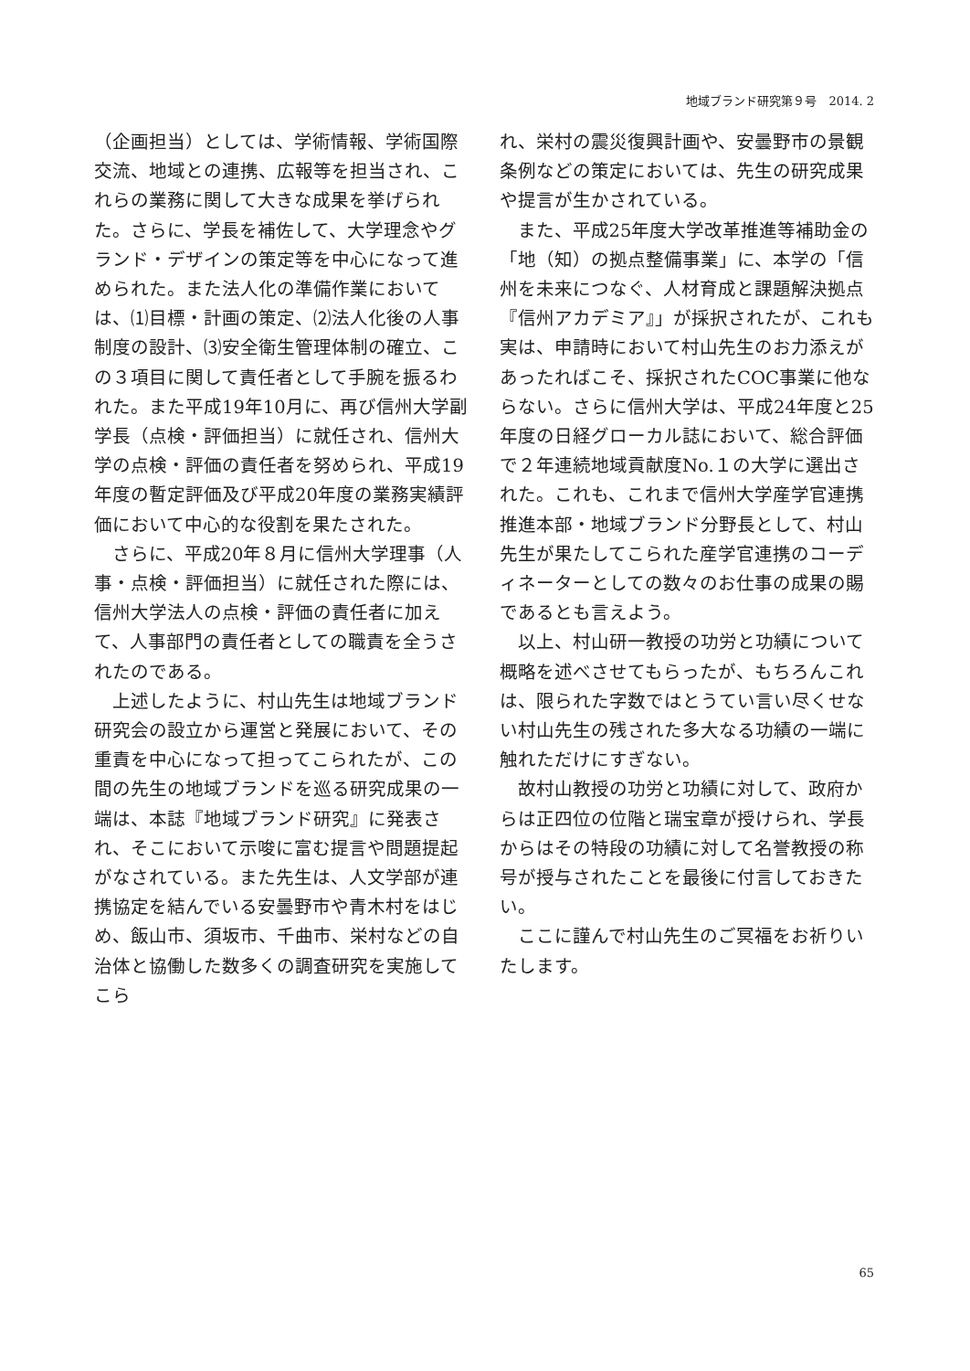地域ブランド研究第９号　2014. 2
（企画担当）としては、学術情報、学術国際交流、地域との連携、広報等を担当され、これらの業務に関して大きな成果を挙げられた。さらに、学長を補佐して、大学理念やグランド・デザインの策定等を中心になって進められた。また法人化の準備作業においては、⑴目標・計画の策定、⑵法人化後の人事制度の設計、⑶安全衛生管理体制の確立、この３項目に関して責任者として手腕を振るわれた。また平成19年10月に、再び信州大学副学長（点検・評価担当）に就任され、信州大学の点検・評価の責任者を努められ、平成19年度の暫定評価及び平成20年度の業務実績評価において中心的な役割を果たされた。
さらに、平成20年８月に信州大学理事（人事・点検・評価担当）に就任された際には、信州大学法人の点検・評価の責任者に加えて、人事部門の責任者としての職責を全うされたのである。
上述したように、村山先生は地域ブランド研究会の設立から運営と発展において、その重責を中心になって担ってこられたが、この間の先生の地域ブランドを巡る研究成果の一端は、本誌『地域ブランド研究』に発表され、そこにおいて示唆に富む提言や問題提起がなされている。また先生は、人文学部が連携協定を結んでいる安曇野市や青木村をはじめ、飯山市、須坂市、千曲市、栄村などの自治体と協働した数多くの調査研究を実施してこら
れ、栄村の震災復興計画や、安曇野市の景観条例などの策定においては、先生の研究成果や提言が生かされている。
また、平成25年度大学改革推進等補助金の「地（知）の拠点整備事業」に、本学の「信州を未来につなぐ、人材育成と課題解決拠点『信州アカデミア』」が採択されたが、これも実は、申請時において村山先生のお力添えがあったればこそ、採択されたCOC事業に他ならない。さらに信州大学は、平成24年度と25年度の日経グローカル誌において、総合評価で２年連続地域貢献度No.１の大学に選出された。これも、これまで信州大学産学官連携推進本部・地域ブランド分野長として、村山先生が果たしてこられた産学官連携のコーディネーターとしての数々のお仕事の成果の賜であるとも言えよう。
以上、村山研一教授の功労と功績について概略を述べさせてもらったが、もちろんこれは、限られた字数ではとうてい言い尽くせない村山先生の残された多大なる功績の一端に触れただけにすぎない。
故村山教授の功労と功績に対して、政府からは正四位の位階と瑞宝章が授けられ、学長からはその特段の功績に対して名誉教授の称号が授与されたことを最後に付言しておきたい。
ここに謹んで村山先生のご冥福をお祈りいたします。
65